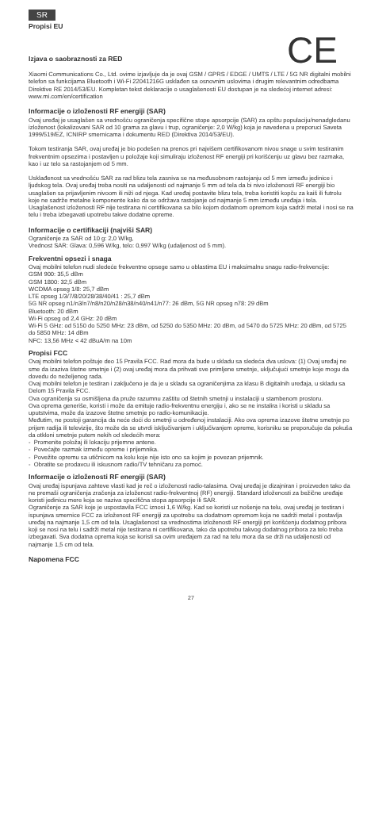SR
Propisi EU
CE
Izjava o saobraznosti za RED
Xiaomi Communications Co., Ltd. ovime izjavljuje da je ovaj GSM / GPRS / EDGE / UMTS / LTE / 5G NR digitalni mobilni telefon sa funkcijama Bluetooth i Wi-Fi 22041216G usklađen sa osnovnim uslovima i drugim relevantnim odredbama Direktive RE 2014/53/EU. Kompletan tekst deklaracije o usaglašenosti EU dostupan je na sledećoj internet adresi: www.mi.com/en/certification
Informacije o izloženosti RF energiji (SAR)
Ovaj uređaj je usaglašen sa vrednošću ograničenja specifične stope apsorpcije (SAR) za opštu populaciju/nenadgledanu izloženost (lokalizovani SAR od 10 grama za glavu i trup, ograničenje: 2,0 W/kg) koja je navedena u preporuci Saveta 1999/519/EZ, ICNIRP smernicama i dokumentu RED (Direktiva 2014/53/EU).
Tokom testiranja SAR, ovaj uređaj je bio podešen na prenos pri najvišem certifikovanom nivou snage u svim testiranim frekventnim opsezima i postavljen u položaje koji simuliraju izloženost RF energiji pri korišćenju uz glavu bez razmaka, kao i uz telo sa rastojanjem od 5 mm.
Usklađenost sa vrednošću SAR za rad blizu tela zasniva se na međusobnom rastojanju od 5 mm između jedinice i ljudskog tela. Ovaj uređaj treba nositi na udaljenosti od najmanje 5 mm od tela da bi nivo izloženosti RF energiji bio usaglašen sa prijavljenim nivoom ili niži od njega. Kad uređaj postavite blizu tela, treba koristiti kopču za kaiš ili futrolu koje ne sadrže metalne komponente kako da se održava rastojanje od najmanje 5 mm između uređaja i tela. Usaglašenost izloženosti RF nije testirana ni certifikovana sa bilo kojom dodatnom opremom koja sadrži metal i nosi se na telu i treba izbegavati upotrebu takve dodatne opreme.
Informacije o certifikaciji (najviši SAR)
Ograničenje za SAR od 10 g: 2,0 W/kg,
Vrednost SAR: Glava: 0,596 W/kg, telo: 0,997 W/kg (udaljenost od 5 mm).
Frekventni opsezi i snaga
Ovaj mobilni telefon nudi sledeće frekventne opsege samo u oblastima EU i maksimalnu snagu radio-frekvencije:
GSM 900: 35,5 dBm
GSM 1800: 32,5 dBm
WCDMA opseg 1/8: 25,7 dBm
LTE opseg 1/3/7/8/20/28/38/40/41 : 25,7 dBm
5G NR opseg n1/n3/n7/n8/n20/n28/n38/n40/n41/n77: 26 dBm, 5G NR opseg n78: 29 dBm
Bluetooth: 20 dBm
Wi-Fi opseg od 2,4 GHz: 20 dBm
Wi-Fi 5 GHz: od 5150 do 5250 MHz: 23 dBm, od 5250 do 5350 MHz: 20 dBm, od 5470 do 5725 MHz: 20 dBm, od 5725 do 5850 MHz: 14 dBm
NFC: 13,56 MHz < 42 dBuA/m na 10m
Propisi FCC
Ovaj mobilni telefon poštuje deo 15 Pravila FCC. Rad mora da bude u skladu sa sledeća dva uslova: (1) Ovaj uređaj ne sme da izaziva štetne smetnje i (2) ovaj uređaj mora da prihvati sve primljene smetnje, uključujući smetnje koje mogu da dovedu do neželjenog rada.
Ovaj mobilni telefon je testiran i zaključeno je da je u skladu sa ograničenjima za klasu B digitalnih uređaja, u skladu sa Delom 15 Pravila FCC.
Ova ograničenja su osmišljena da pruže razumnu zaštitu od štetnih smetnji u instalaciji u stambenom prostoru.
Ova oprema generiše, koristi i može da emituje radio-frekventnu energiju i, ako se ne instalira i koristi u skladu sa uputstvima, može da izazove štetne smetnje po radio-komunikacije.
Međutim, ne postoji garancija da neće doći do smetnji u određenoj instalaciji. Ako ova oprema izazove štetne smetnje po prijem radija ili televizije, što može da se utvrdi isključivanjem i uključivanjem opreme, korisniku se preporučuje da pokuša da otkloni smetnje putem nekih od sledećih mera:
- Promenite položaj ili lokaciju prijemne antene.
- Povećajte razmak između opreme i prijemnika.
- Povežite opremu sa utičnicom na kolu koje nije isto ono sa kojim je povezan prijemnik.
- Obratite se prodavcu ili iskusnom radio/TV tehničaru za pomoć.
Informacije o izloženosti RF energiji (SAR)
Ovaj uređaj ispunjava zahteve vlasti kad je reč o izloženosti radio-talasima. Ovaj uređaj je dizajniran i proizveden tako da ne premaši ograničenja zračenja za izloženost radio-frekventnoj (RF) energiji. Standard izloženosti za bežične uređaje koristi jedinicu mere koja se naziva specifična stopa apsorpcije ili SAR.
Ograničenje za SAR koje je uspostavila FCC iznosi 1,6 W/kg. Kad se koristi uz nošenje na telu, ovaj uređaj je testiran i ispunjava smernice FCC za izloženost RF energiji za upotrebu sa dodatnom opremom koja ne sadrži metal i postavlja uređaj na najmanje 1,5 cm od tela. Usaglašenost sa vrednostima izloženosti RF energiji pri korišćenju dodatnog pribora koji se nosi na telu i sadrži metal nije testirana ni certifikovana, tako da upotrebu takvog dodatnog pribora za telo treba izbegavati. Sva dodatna oprema koja se koristi sa ovim uređajem za rad na telu mora da se drži na udaljenosti od najmanje 1,5 cm od tela.
Napomena FCC
27